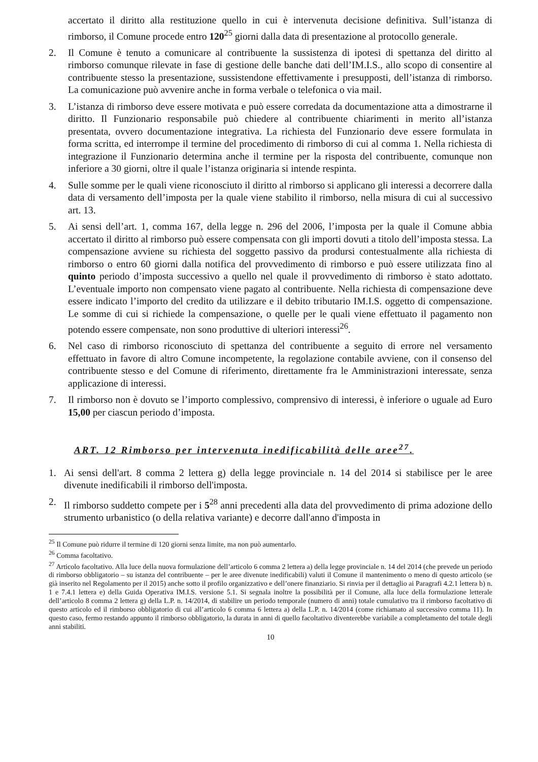accertato il diritto alla restituzione quello in cui è intervenuta decisione definitiva. Sull’istanza di rimborso, il Comune procede entro 120<sup>25</sup> giorni dalla data di presentazione al protocollo generale.
2. Il Comune è tenuto a comunicare al contribuente la sussistenza di ipotesi di spettanza del diritto al rimborso comunque rilevate in fase di gestione delle banche dati dell’IM.I.S., allo scopo di consentire al contribuente stesso la presentazione, sussistendone effettivamente i presupposti, dell’istanza di rimborso. La comunicazione può avvenire anche in forma verbale o telefonica o via mail.
3. L’istanza di rimborso deve essere motivata e può essere corredata da documentazione atta a dimostrarne il diritto. Il Funzionario responsabile può chiedere al contribuente chiarimenti in merito all’istanza presentata, ovvero documentazione integrativa. La richiesta del Funzionario deve essere formulata in forma scritta, ed interrompe il termine del procedimento di rimborso di cui al comma 1. Nella richiesta di integrazione il Funzionario determina anche il termine per la risposta del contribuente, comunque non inferiore a 30 giorni, oltre il quale l’istanza originaria si intende respinta.
4. Sulle somme per le quali viene riconosciuto il diritto al rimborso si applicano gli interessi a decorrere dalla data di versamento dell’imposta per la quale viene stabilito il rimborso, nella misura di cui al successivo art. 13.
5. Ai sensi dell’art. 1, comma 167, della legge n. 296 del 2006, l’imposta per la quale il Comune abbia accertato il diritto al rimborso può essere compensata con gli importi dovuti a titolo dell’imposta stessa. La compensazione avviene su richiesta del soggetto passivo da prodursi contestualmente alla richiesta di rimborso o entro 60 giorni dalla notifica del provvedimento di rimborso e può essere utilizzata fino al quinto periodo d’imposta successivo a quello nel quale il provvedimento di rimborso è stato adottato. L’eventuale importo non compensato viene pagato al contribuente. Nella richiesta di compensazione deve essere indicato l’importo del credito da utilizzare e il debito tributario IM.I.S. oggetto di compensazione. Le somme di cui si richiede la compensazione, o quelle per le quali viene effettuato il pagamento non potendo essere compensate, non sono produttive di ulteriori interessi<sup>26</sup>.
6. Nel caso di rimborso riconosciuto di spettanza del contribuente a seguito di errore nel versamento effettuato in favore di altro Comune incompetente, la regolazione contabile avviene, con il consenso del contribuente stesso e del Comune di riferimento, direttamente fra le Amministrazioni interessate, senza applicazione di interessi.
7. Il rimborso non è dovuto se l’importo complessivo, comprensivo di interessi, è inferiore o uguale ad Euro 15,00 per ciascun periodo d’imposta.
ART. 12 Rimborso per intervenuta inedificabilità delle aree<sup>27</sup>.
1. Ai sensi dell'art. 8 comma 2 lettera g) della legge provinciale n. 14 del 2014 si stabilisce per le aree divenute inedificabili il rimborso dell'imposta.
2. Il rimborso suddetto compete per i 5<sup>28</sup> anni precedenti alla data del provvedimento di prima adozione dello strumento urbanistico (o della relativa variante) e decorre dall'anno d'imposta in
<sup>25</sup> Il Comune può ridurre il termine di 120 giorni senza limite, ma non può aumentarlo.
<sup>26</sup> Comma facoltativo.
<sup>27</sup> Articolo facoltativo. Alla luce della nuova formulazione dell’articolo 6 comma 2 lettera a) della legge provinciale n. 14 del 2014 (che prevede un periodo di rimborso obbligatorio – su istanza del contribuente – per le aree divenute inedificabili) valuti il Comune il mantenimento o meno di questo articolo (se già inserito nel Regolamento per il 2015) anche sotto il profilo organizzativo e dell’onere finanziario. Si rinvia per il dettaglio ai Paragrafi 4.2.1 lettera b) n. 1 e 7.4.1 lettera e) della Guida Operativa IM.I.S. versione 5.1. Si segnala inoltre la possibilità per il Comune, alla luce della formulazione letterale dell’articolo 8 comma 2 lettera g) della L.P. n. 14/2014, di stabilire un periodo temporale (numero di anni) totale cumulativo tra il rimborso facoltativo di questo articolo ed il rimborso obbligatorio di cui all’articolo 6 comma 6 lettera a) della L.P. n. 14/2014 (come richiamato al successivo comma 11). In questo caso, fermo restando appunto il rimborso obbligatorio, la durata in anni di quello facoltativo diventerebbe variabile a completamento del totale degli anni stabiliti.
10